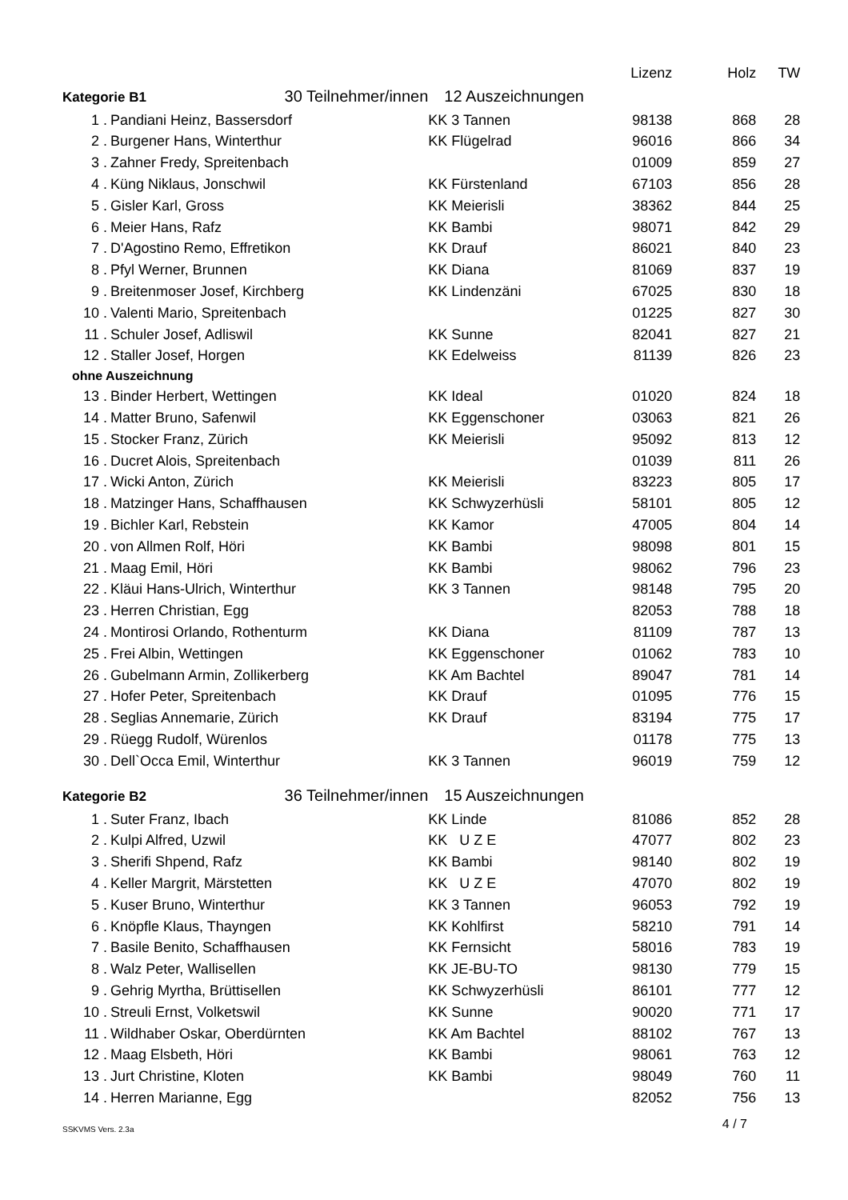| | | | Lizenz | Holz | TW |
| --- | --- | --- | --- | --- | --- |
| Kategorie B1 30 Teilnehmer/innen | | 12 Auszeichnungen | | | |
| 1 . | Pandiani Heinz, Bassersdorf | KK 3 Tannen | 98138 | 868 | 28 |
| 2 . | Burgener Hans, Winterthur | KK Flügelrad | 96016 | 866 | 34 |
| 3 . | Zahner Fredy, Spreitenbach | | 01009 | 859 | 27 |
| 4 . | Küng Niklaus, Jonschwil | KK Fürstenland | 67103 | 856 | 28 |
| 5 . | Gisler Karl, Gross | KK Meierisli | 38362 | 844 | 25 |
| 6 . | Meier Hans, Rafz | KK Bambi | 98071 | 842 | 29 |
| 7 . | D'Agostino Remo, Effretikon | KK Drauf | 86021 | 840 | 23 |
| 8 . | Pfyl Werner, Brunnen | KK Diana | 81069 | 837 | 19 |
| 9 . | Breitenmoser Josef, Kirchberg | KK Lindenzäni | 67025 | 830 | 18 |
| 10 . | Valenti Mario, Spreitenbach | | 01225 | 827 | 30 |
| 11 . | Schuler Josef, Adliswil | KK Sunne | 82041 | 827 | 21 |
| 12 . | Staller Josef, Horgen | KK Edelweiss | 81139 | 826 | 23 |
| ohne Auszeichnung | | | | | |
| 13 . | Binder Herbert, Wettingen | KK Ideal | 01020 | 824 | 18 |
| 14 . | Matter Bruno, Safenwil | KK Eggenschoner | 03063 | 821 | 26 |
| 15 . | Stocker Franz, Zürich | KK Meierisli | 95092 | 813 | 12 |
| 16 . | Ducret Alois, Spreitenbach | | 01039 | 811 | 26 |
| 17 . | Wicki Anton, Zürich | KK Meierisli | 83223 | 805 | 17 |
| 18 . | Matzinger Hans, Schaffhausen | KK Schwyzerhüsli | 58101 | 805 | 12 |
| 19 . | Bichler Karl, Rebstein | KK Kamor | 47005 | 804 | 14 |
| 20 . | von Allmen Rolf, Höri | KK Bambi | 98098 | 801 | 15 |
| 21 . | Maag Emil, Höri | KK Bambi | 98062 | 796 | 23 |
| 22 . | Kläui Hans-Ulrich, Winterthur | KK 3 Tannen | 98148 | 795 | 20 |
| 23 . | Herren Christian, Egg | | 82053 | 788 | 18 |
| 24 . | Montirosi Orlando, Rothenturm | KK Diana | 81109 | 787 | 13 |
| 25 . | Frei Albin, Wettingen | KK Eggenschoner | 01062 | 783 | 10 |
| 26 . | Gubelmann Armin, Zollikerberg | KK Am Bachtel | 89047 | 781 | 14 |
| 27 . | Hofer Peter, Spreitenbach | KK Drauf | 01095 | 776 | 15 |
| 28 . | Seglias Annemarie, Zürich | KK Drauf | 83194 | 775 | 17 |
| 29 . | Rüegg Rudolf, Würenlos | | 01178 | 775 | 13 |
| 30 . | Dell`Occa Emil, Winterthur | KK 3 Tannen | 96019 | 759 | 12 |
| Kategorie B2 36 Teilnehmer/innen | | 15 Auszeichnungen | | | |
| 1 . | Suter Franz, Ibach | KK Linde | 81086 | 852 | 28 |
| 2 . | Kulpi Alfred, Uzwil | KK U Z E | 47077 | 802 | 23 |
| 3 . | Sherifi Shpend, Rafz | KK Bambi | 98140 | 802 | 19 |
| 4 . | Keller Margrit, Märstetten | KK U Z E | 47070 | 802 | 19 |
| 5 . | Kuser Bruno, Winterthur | KK 3 Tannen | 96053 | 792 | 19 |
| 6 . | Knöpfle Klaus, Thayngen | KK Kohlfirst | 58210 | 791 | 14 |
| 7 . | Basile Benito, Schaffhausen | KK Fernsicht | 58016 | 783 | 19 |
| 8 . | Walz Peter, Wallisellen | KK JE-BU-TO | 98130 | 779 | 15 |
| 9 . | Gehrig Myrtha, Brüttisellen | KK Schwyzerhüsli | 86101 | 777 | 12 |
| 10 . | Streuli Ernst, Volketswil | KK Sunne | 90020 | 771 | 17 |
| 11 . | Wildhaber Oskar, Oberdürnten | KK Am Bachtel | 88102 | 767 | 13 |
| 12 . | Maag Elsbeth, Höri | KK Bambi | 98061 | 763 | 12 |
| 13 . | Jurt Christine, Kloten | KK Bambi | 98049 | 760 | 11 |
| 14 . | Herren Marianne, Egg | | 82052 | 756 | 13 |
SSKVMS Vers. 2.3a 4 / 7